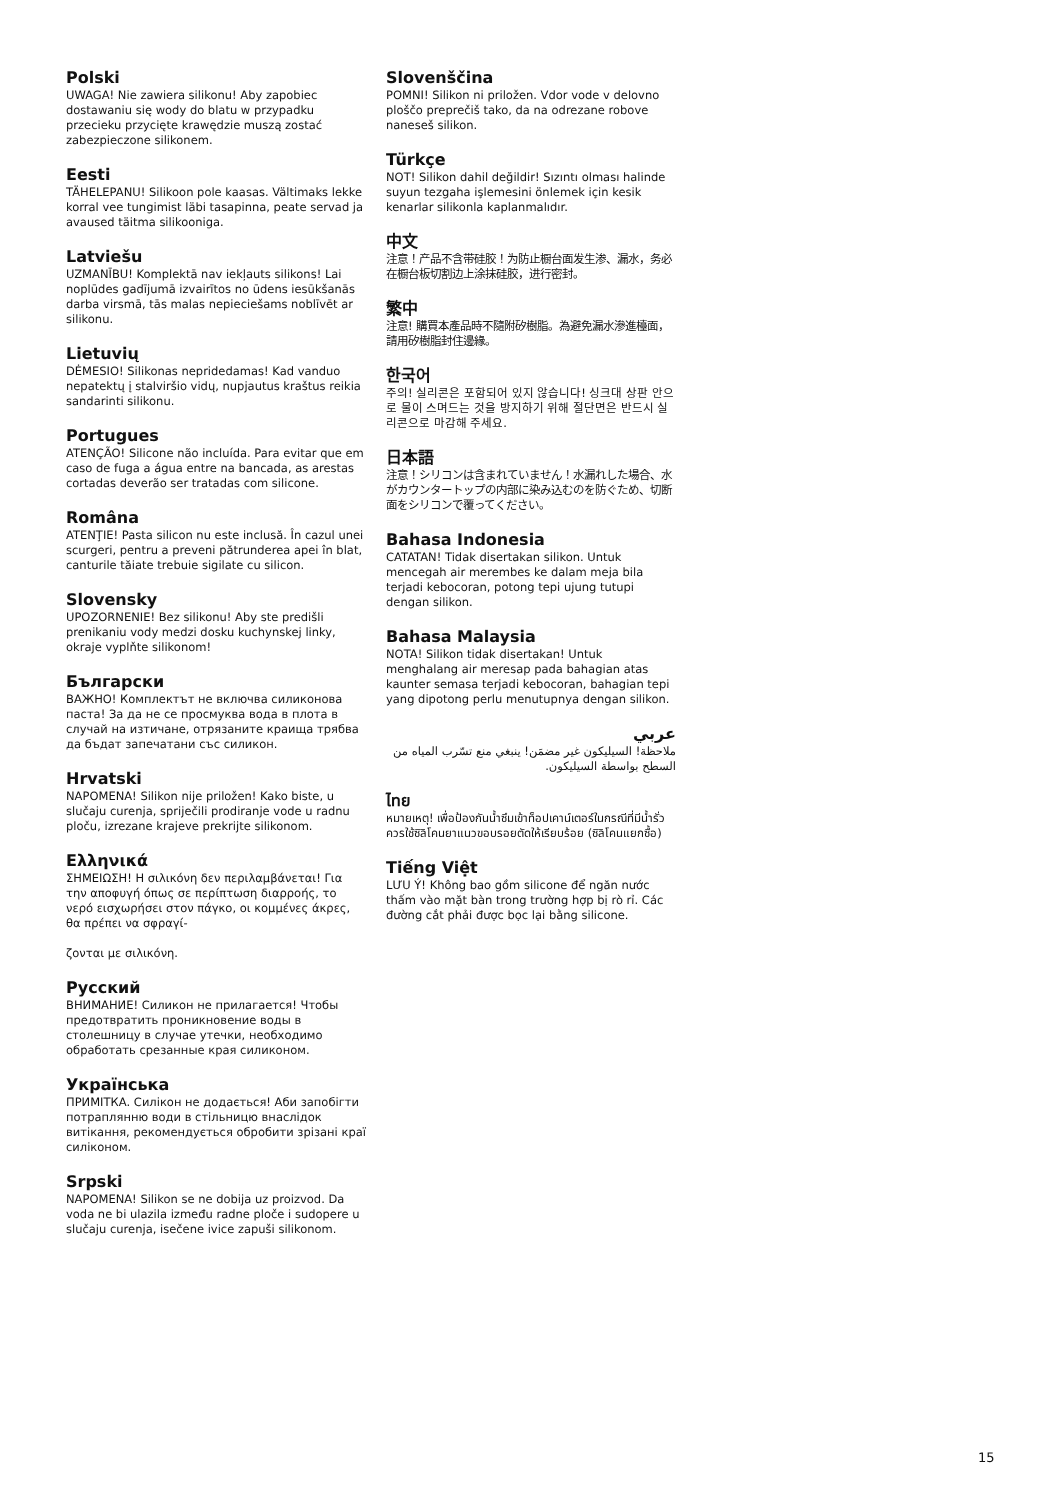Polski
UWAGA! Nie zawiera silikonu! Aby zapobiec dostawaniu się wody do blatu w przypadku przecieku przycięte krawędzie muszą zostać zabezpieczone silikonem.
Eesti
TÄHELEPANU! Silikoon pole kaasas. Vältimaks lekke korral vee tungimist läbi tasapinna, peate servad ja avaused täitma silikooniga.
Latviešu
UZMANĪBU! Komplektā nav iekļauts silikons! Lai noplūdes gadījumā izvairītos no ūdens iesūkšanās darba virsmā, tās malas nepieciešams noblīvēt ar silikonu.
Lietuvių
DĖMESIO! Silikonas nepridedamas! Kad vanduo nepatektų į stalviršio vidų, nupjautus kraštus reikia sandarinti silikonu.
Portugues
ATENÇÃO! Silicone não incluída. Para evitar que em caso de fuga a água entre na bancada, as arestas cortadas deverão ser tratadas com silicone.
Româna
ATENŢIE! Pasta silicon nu este inclusă. În cazul unei scurgeri, pentru a preveni pătrunderea apei în blat, canturile tăiate trebuie sigilate cu silicon.
Slovensky
UPOZORNENIE! Bez silikonu! Aby ste predišli prenikaniu vody medzi dosku kuchynskej linky, okraje vyplňte silikonom!
Български
ВАЖНО! Комплектът не включва силиконова паста! За да не се просмуква вода в плота в случай на изтичане, отрязаните краища трябва да бъдат запечатани със силикон.
Hrvatski
NAPOMENA! Silikon nije priložen! Kako biste, u slučaju curenja, spriječili prodiranje vode u radnu ploču, izrezane krajeve prekrijte silikonom.
Ελληνικά
ΣΗΜΕΙΩΣΗ! Η σιλικόνη δεν περιλαμβάνεται! Για την αποφυγή όπως σε περίπτωση διαρροής, το νερό εισχωρήσει στον πάγκο, οι κομμένες άκρες, θα πρέπει να σφραγί-
ζονται με σιλικόνη.
Русский
ВНИМАНИЕ! Силикон не прилагается! Чтобы предотвратить проникновение воды в столешницу в случае утечки, необходимо обработать срезанные края силиконом.
Українська
ПРИМІТКА. Силікон не додається! Аби запобігти потраплянню води в стільницю внаслідок витікання, рекомендується обробити зрізані краї силіконом.
Srpski
NAPOMENA! Silikon se ne dobija uz proizvod. Da voda ne bi ulazila između radne ploče i sudopere u slučaju curenja, isečene ivice zapuši silikonom.
Slovenščina
POMNI! Silikon ni priložen. Vdor vode v delovno ploščo preprečiš tako, da na odrezane robove naneseš silikon.
Türkçe
NOT! Silikon dahil değildir! Sızıntı olması halinde suyun tezgaha işlemesini önlemek için kesik kenarlar silikonla kaplanmalıdır.
中文
注意！产品不含带硅胶！为防止橱台面发生渗、漏水，务必在橱台板切割边上涂抹硅胶，进行密封。
繁中
注意! 購買本產品時不隨附矽樹脂。為避免漏水滲進檯面，請用矽樹脂封住邊緣。
한국어
주의! 실리콘은 포함되어 있지 않습니다! 싱크대 상판 안으로 물이 스며드는 것을 방지하기 위해 절단면은 반드시 실리콘으로 마감해 주세요.
日本語
注意！シリコンは含まれていません！水漏れした場合、水がカウンタートップの内部に染み込むのを防ぐため、切断面をシリコンで覆ってください。
Bahasa Indonesia
CATATAN! Tidak disertakan silikon. Untuk mencegah air merembes ke dalam meja bila terjadi kebocoran, potong tepi ujung tutupi dengan silikon.
Bahasa Malaysia
NOTA! Silikon tidak disertakan! Untuk menghalang air meresap pada bahagian atas kaunter semasa terjadi kebocoran, bahagian tepi yang dipotong perlu menutupnya dengan silikon.
عربي
ملاحظة! السيليكون غير مضمَن! ينبغي منع تسّرب المياه من السطح بواسطة السيليكون.
ไทย
หมายเหตุ! เพื่อป้องกันน้ำซึมเข้าท็อปเคาน์เตอร์ในกรณีที่มีน้ำรั่ว ควรใช้ซิลิโคนยาแนวขอบรอยตัดให้เรียบร้อย (ซิลิโคนแยกซื้อ)
Tiếng Việt
LƯU Ý! Không bao gồm silicone để ngăn nước thấm vào mặt bàn trong trường hợp bị rò rỉ. Các đường cắt phải được bọc lại bằng silicone.
15